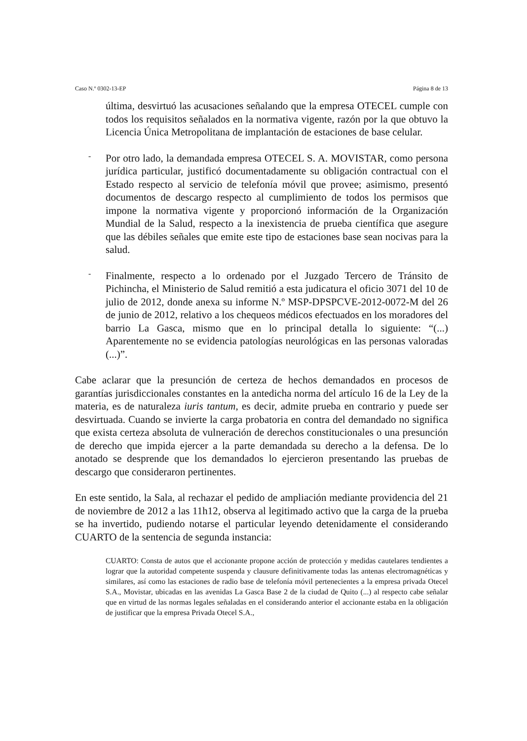Caso N.º 0302-13-EP Página 8 de 13
última, desvirtuó las acusaciones señalando que la empresa OTECEL cumple con todos los requisitos señalados en la normativa vigente, razón por la que obtuvo la Licencia Única Metropolitana de implantación de estaciones de base celular.
-
Por otro lado, la demandada empresa OTECEL S. A. MOVISTAR, como persona jurídica particular, justificó documentadamente su obligación contractual con el Estado respecto al servicio de telefonía móvil que provee; asimismo, presentó documentos de descargo respecto al cumplimiento de todos los permisos que impone la normativa vigente y proporcionó información de la Organización Mundial de la Salud, respecto a la inexistencia de prueba científica que asegure que las débiles señales que emite este tipo de estaciones base sean nocivas para la salud.
-
Finalmente, respecto a lo ordenado por el Juzgado Tercero de Tránsito de Pichincha, el Ministerio de Salud remitió a esta judicatura el oficio 3071 del 10 de julio de 2012, donde anexa su informe N.º MSP-DPSPCVE-2012-0072-M del 26 de junio de 2012, relativo a los chequeos médicos efectuados en los moradores del barrio La Gasca, mismo que en lo principal detalla lo siguiente: “(...) Aparentemente no se evidencia patologías neurológicas en las personas valoradas (...)”.
Cabe aclarar que la presunción de certeza de hechos demandados en procesos de garantías jurisdiccionales constantes en la antedicha norma del artículo 16 de la Ley de la materia, es de naturaleza iuris tantum, es decir, admite prueba en contrario y puede ser desvirtuada. Cuando se invierte la carga probatoria en contra del demandado no significa que exista certeza absoluta de vulneración de derechos constitucionales o una presunción de derecho que impida ejercer a la parte demandada su derecho a la defensa. De lo anotado se desprende que los demandados lo ejercieron presentando las pruebas de descargo que consideraron pertinentes.
En este sentido, la Sala, al rechazar el pedido de ampliación mediante providencia del 21 de noviembre de 2012 a las 11h12, observa al legitimado activo que la carga de la prueba se ha invertido, pudiendo notarse el particular leyendo detenidamente el considerando CUARTO de la sentencia de segunda instancia:
CUARTO: Consta de autos que el accionante propone acción de protección y medidas cautelares tendientes a lograr que la autoridad competente suspenda y clausure definitivamente todas las antenas electromagnéticas y similares, así como las estaciones de radio base de telefonía móvil pertenecientes a la empresa privada Otecel S.A., Movistar, ubicadas en las avenidas La Gasca Base 2 de la ciudad de Quito (...) al respecto cabe señalar que en virtud de las normas legales señaladas en el considerando anterior el accionante estaba en la obligación de justificar que la empresa Privada Otecel S.A.,